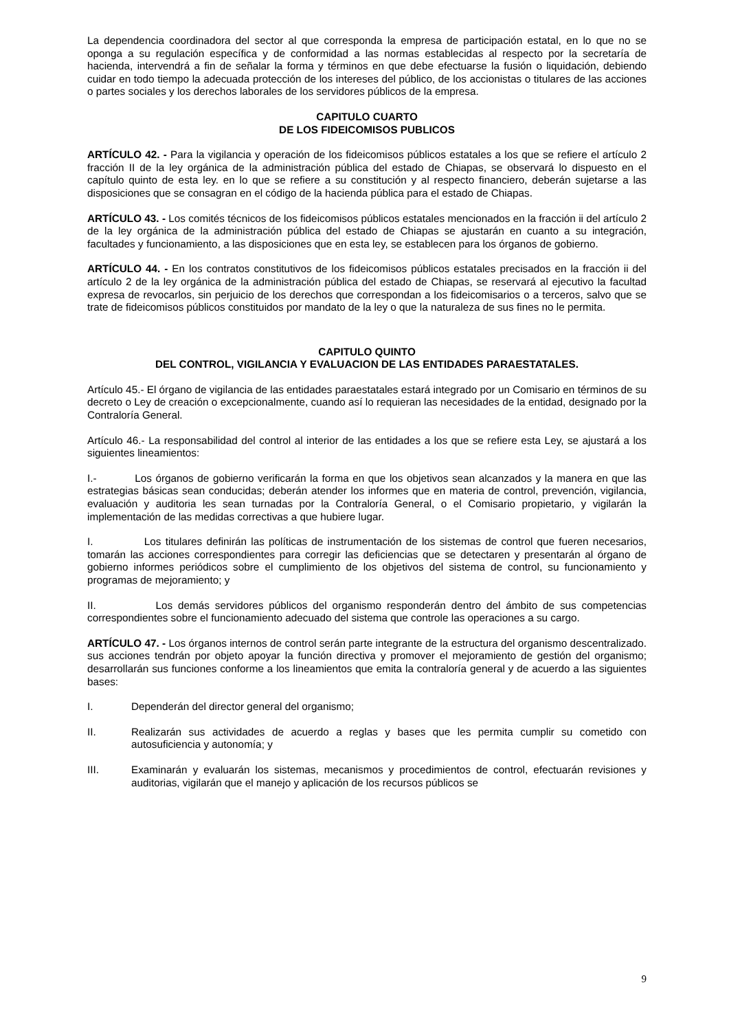La dependencia coordinadora del sector al que corresponda la empresa de participación estatal, en lo que no se oponga a su regulación específica y de conformidad a las normas establecidas al respecto por la secretaría de hacienda, intervendrá a fin de señalar la forma y términos en que debe efectuarse la fusión o liquidación, debiendo cuidar en todo tiempo la adecuada protección de los intereses del público, de los accionistas o titulares de las acciones o partes sociales y los derechos laborales de los servidores públicos de la empresa.
CAPITULO CUARTO
DE LOS FIDEICOMISOS PUBLICOS
ARTÍCULO 42. - Para la vigilancia y operación de los fideicomisos públicos estatales a los que se refiere el artículo 2 fracción II de la ley orgánica de la administración pública del estado de Chiapas, se observará lo dispuesto en el capítulo quinto de esta ley. en lo que se refiere a su constitución y al respecto financiero, deberán sujetarse a las disposiciones que se consagran en el código de la hacienda pública para el estado de Chiapas.
ARTÍCULO 43. - Los comités técnicos de los fideicomisos públicos estatales mencionados en la fracción ii del artículo 2 de la ley orgánica de la administración pública del estado de Chiapas se ajustarán en cuanto a su integración, facultades y funcionamiento, a las disposiciones que en esta ley, se establecen para los órganos de gobierno.
ARTÍCULO 44. - En los contratos constitutivos de los fideicomisos públicos estatales precisados en la fracción ii del artículo 2 de la ley orgánica de la administración pública del estado de Chiapas, se reservará al ejecutivo la facultad expresa de revocarlos, sin perjuicio de los derechos que correspondan a los fideicomisarios o a terceros, salvo que se trate de fideicomisos públicos constituidos por mandato de la ley o que la naturaleza de sus fines no le permita.
CAPITULO QUINTO
DEL CONTROL, VIGILANCIA Y EVALUACION DE LAS ENTIDADES PARAESTATALES.
Artículo 45.- El órgano de vigilancia de las entidades paraestatales estará integrado por un Comisario en términos de su decreto o Ley de creación o excepcionalmente, cuando así lo requieran las necesidades de la entidad, designado por la Contraloría General.
Artículo 46.- La responsabilidad del control al interior de las entidades a los que se refiere esta Ley, se ajustará a los siguientes lineamientos:
I.- Los órganos de gobierno verificarán la forma en que los objetivos sean alcanzados y la manera en que las estrategias básicas sean conducidas; deberán atender los informes que en materia de control, prevención, vigilancia, evaluación y auditoria les sean turnadas por la Contraloría General, o el Comisario propietario, y vigilarán la implementación de las medidas correctivas a que hubiere lugar.
I. Los titulares definirán las políticas de instrumentación de los sistemas de control que fueren necesarios, tomarán las acciones correspondientes para corregir las deficiencias que se detectaren y presentarán al órgano de gobierno informes periódicos sobre el cumplimiento de los objetivos del sistema de control, su funcionamiento y programas de mejoramiento; y
II. Los demás servidores públicos del organismo responderán dentro del ámbito de sus competencias correspondientes sobre el funcionamiento adecuado del sistema que controle las operaciones a su cargo.
ARTÍCULO 47. - Los órganos internos de control serán parte integrante de la estructura del organismo descentralizado. sus acciones tendrán por objeto apoyar la función directiva y promover el mejoramiento de gestión del organismo; desarrollarán sus funciones conforme a los lineamientos que emita la contraloría general y de acuerdo a las siguientes bases:
I. Dependerán del director general del organismo;
II. Realizarán sus actividades de acuerdo a reglas y bases que les permita cumplir su cometido con autosuficiencia y autonomía; y
III. Examinarán y evaluarán los sistemas, mecanismos y procedimientos de control, efectuarán revisiones y auditorias, vigilarán que el manejo y aplicación de los recursos públicos se
9